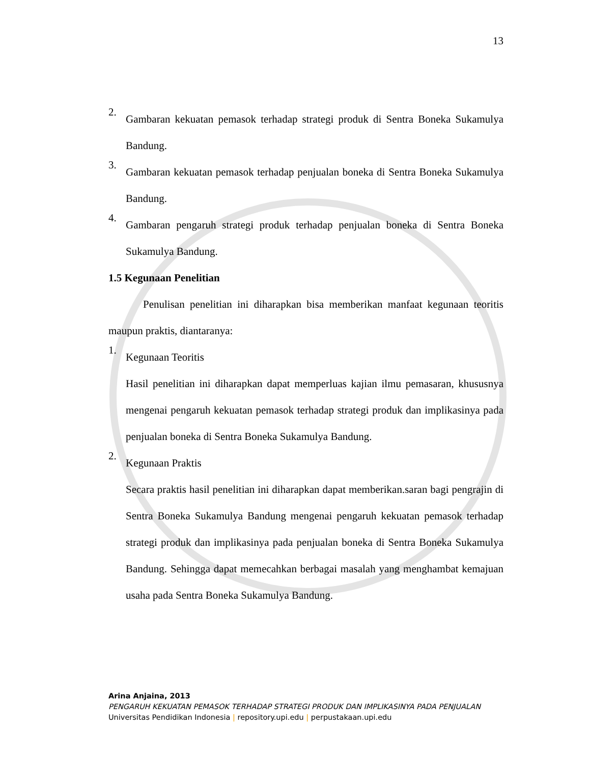13
2.
Gambaran kekuatan pemasok terhadap strategi produk di Sentra Boneka Sukamulya Bandung.
3.
Gambaran kekuatan pemasok terhadap penjualan boneka di Sentra Boneka Sukamulya Bandung.
4.
Gambaran pengaruh strategi produk terhadap penjualan boneka di Sentra Boneka Sukamulya Bandung.
1.5 Kegunaan Penelitian
Penulisan penelitian ini diharapkan bisa memberikan manfaat kegunaan teoritis maupun praktis, diantaranya:
1.
Kegunaan Teoritis
Hasil penelitian ini diharapkan dapat memperluas kajian ilmu pemasaran, khususnya mengenai pengaruh kekuatan pemasok terhadap strategi produk dan implikasinya pada penjualan boneka di Sentra Boneka Sukamulya Bandung.
2.
Kegunaan Praktis
Secara praktis hasil penelitian ini diharapkan dapat memberikan.saran bagi pengrajin di Sentra Boneka Sukamulya Bandung mengenai pengaruh kekuatan pemasok terhadap strategi produk dan implikasinya pada penjualan boneka di Sentra Boneka Sukamulya Bandung. Sehingga dapat memecahkan berbagai masalah yang menghambat kemajuan usaha pada Sentra Boneka Sukamulya Bandung.
Arina Anjaina, 2013
PENGARUH KEKUATAN PEMASOK TERHADAP STRATEGI PRODUK DAN IMPLIKASINYA PADA PENJUALAN
Universitas Pendidikan Indonesia | repository.upi.edu | perpustakaan.upi.edu